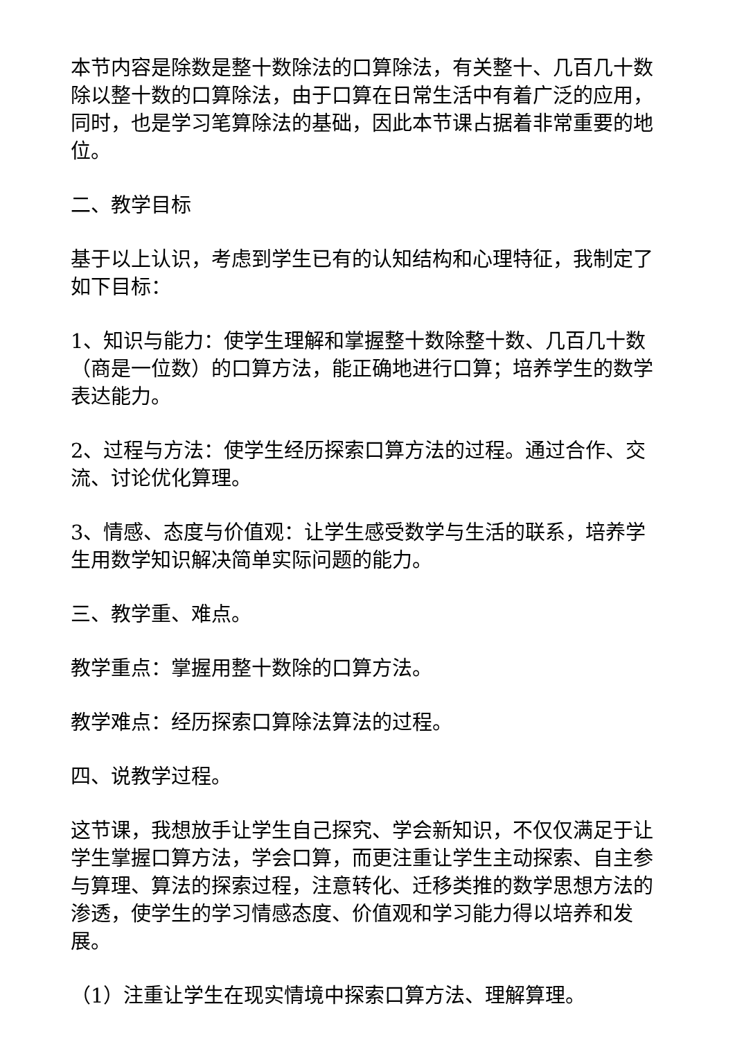本节内容是除数是整十数除法的口算除法，有关整十、几百几十数除以整十数的口算除法，由于口算在日常生活中有着广泛的应用，同时，也是学习笔算除法的基础，因此本节课占据着非常重要的地位。
二、教学目标
基于以上认识，考虑到学生已有的认知结构和心理特征，我制定了如下目标：
1、知识与能力：使学生理解和掌握整十数除整十数、几百几十数（商是一位数）的口算方法，能正确地进行口算；培养学生的数学表达能力。
2、过程与方法：使学生经历探索口算方法的过程。通过合作、交流、讨论优化算理。
3、情感、态度与价值观：让学生感受数学与生活的联系，培养学生用数学知识解决简单实际问题的能力。
三、教学重、难点。
教学重点：掌握用整十数除的口算方法。
教学难点：经历探索口算除法算法的过程。
四、说教学过程。
这节课，我想放手让学生自己探究、学会新知识，不仅仅满足于让学生掌握口算方法，学会口算，而更注重让学生主动探索、自主参与算理、算法的探索过程，注意转化、迁移类推的数学思想方法的渗透，使学生的学习情感态度、价值观和学习能力得以培养和发展。
（1）注重让学生在现实情境中探索口算方法、理解算理。